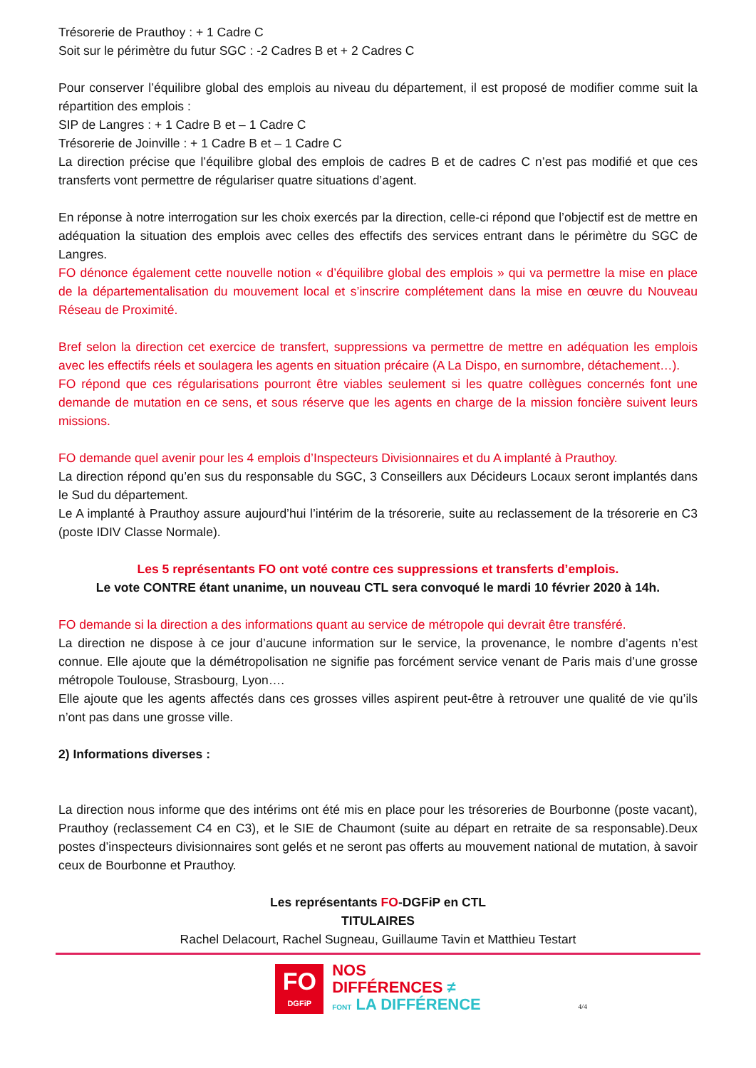Trésorerie de Prauthoy : + 1 Cadre C
Soit sur le périmètre du futur SGC : -2 Cadres B et + 2 Cadres C
Pour conserver l’équilibre global des emplois au niveau du département, il est proposé de modifier comme suit la répartition des emplois :
SIP de Langres : + 1 Cadre B et – 1 Cadre C
Trésorerie de Joinville : + 1 Cadre B et – 1 Cadre C
La direction précise que l’équilibre global des emplois de cadres B et de cadres C n’est pas modifié et que ces transferts vont permettre de régulariser quatre situations d’agent.
En réponse à notre interrogation sur les choix exercés par la direction, celle-ci répond que l’objectif est de mettre en adéquation la situation des emplois avec celles des effectifs des services entrant dans le périmètre du SGC de Langres.
FO dénonce également cette nouvelle notion « d’équilibre global des emplois » qui va permettre la mise en place de la départementalisation du mouvement local et s’inscrire complétement dans la mise en œuvre du Nouveau Réseau de Proximité.
Bref selon la direction cet exercice de transfert, suppressions va permettre de mettre en adéquation les emplois avec les effectifs réels et soulagera les agents en situation précaire (A La Dispo, en surnombre, détachement…).
FO répond que ces régularisations pourront être viables seulement si les quatre collègues concernés font une demande de mutation en ce sens, et sous réserve que les agents en charge de la mission foncière suivent leurs missions.
FO demande quel avenir pour les 4 emplois d’Inspecteurs Divisionnaires et du A implanté à Prauthoy.
La direction répond qu’en sus du responsable du SGC, 3 Conseillers aux Décideurs Locaux seront implantés dans le Sud du département.
Le A implanté à Prauthoy assure aujourd’hui l’intérim de la trésorerie, suite au reclassement de la trésorerie en C3 (poste IDIV Classe Normale).
Les 5 représentants FO ont voté contre ces suppressions et transferts d’emplois.
Le vote CONTRE étant unanime, un nouveau CTL sera convoqué le mardi 10 février 2020 à 14h.
FO demande si la direction a des informations quant au service de métropole qui devrait être transféré.
La direction ne dispose à ce jour d’aucune information sur le service, la provenance, le nombre d’agents n’est connue. Elle ajoute que la démétropolisation ne signifie pas forcément service venant de Paris mais d’une grosse métropole Toulouse, Strasbourg, Lyon….
Elle ajoute que les agents affectés dans ces grosses villes aspirent peut-être à retrouver une qualité de vie qu’ils n’ont pas dans une grosse ville.
2) Informations diverses :
La direction nous informe que des intérims ont été mis en place pour les trésoreries de Bourbonne (poste vacant), Prauthoy (reclassement C4 en C3), et le SIE de Chaumont (suite au départ en retraite de sa responsable).Deux postes d’inspecteurs divisionnaires sont gelés et ne seront pas offerts au mouvement national de mutation, à savoir ceux de Bourbonne et Prauthoy.
Les représentants FO-DGFiP en CTL
TITULAIRES
Rachel Delacourt, Rachel Sugneau, Guillaume Tavin et Matthieu Testart
FO
DGFiP
NOS
DIFFÉRENCES ≠
FONT LA DIFFÉRENCE
4/4